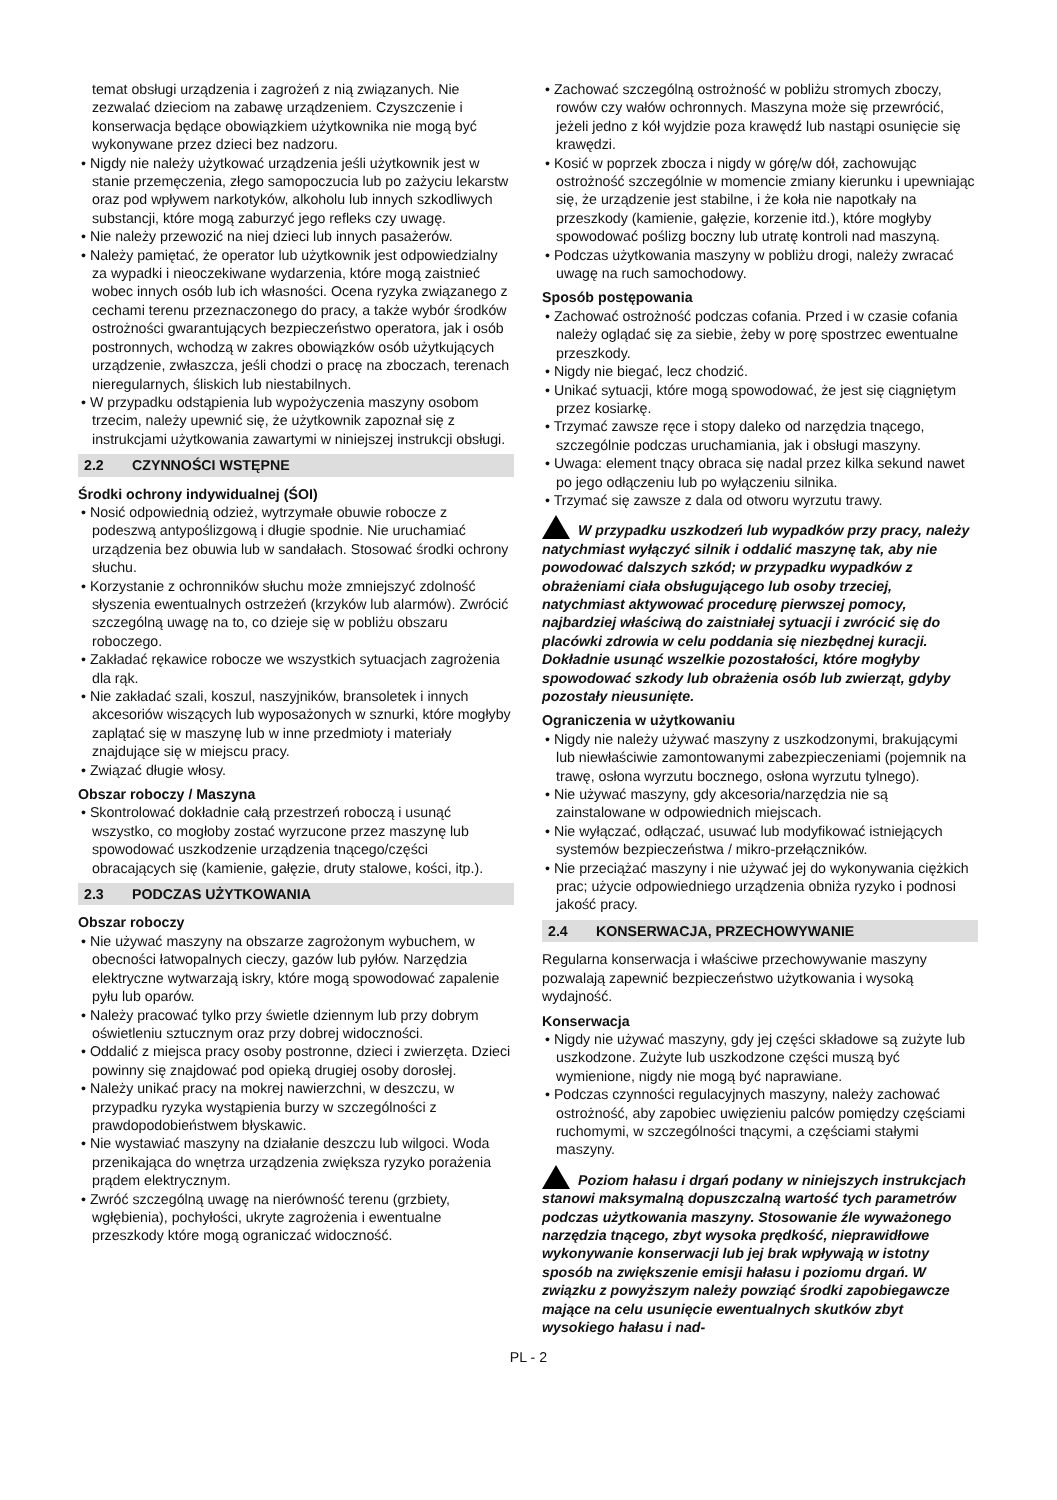temat obsługi urządzenia i zagrożeń z nią związanych. Nie zezwalać dzieciom na zabawę urządzeniem. Czyszczenie i konserwacja będące obowiązkiem użytkownika nie mogą być wykonywane przez dzieci bez nadzoru.
• Nigdy nie należy użytkować urządzenia jeśli użytkownik jest w stanie przemęczenia, złego samopoczucia lub po zażyciu lekarstw oraz pod wpływem narkotyków, alkoholu lub innych szkodliwych substancji, które mogą zaburzyć jego refleks czy uwagę.
• Nie należy przewozić na niej dzieci lub innych pasażerów.
• Należy pamiętać, że operator lub użytkownik jest odpowiedzialny za wypadki i nieoczekiwane wydarzenia, które mogą zaistnieć wobec innych osób lub ich własności. Ocena ryzyka związanego z cechami terenu przeznaczonego do pracy, a także wybór środków ostrożności gwarantujących bezpieczeństwo operatora, jak i osób postronnych, wchodzą w zakres obowiązków osób użytkujących urządzenie, zwłaszcza, jeśli chodzi o pracę na zboczach, terenach nieregularnych, śliskich lub niestabilnych.
• W przypadku odstąpienia lub wypożyczenia maszyny osobom trzecim, należy upewnić się, że użytkownik zapoznał się z instrukcjami użytkowania zawartymi w niniejszej instrukcji obsługi.
2.2 CZYNNOŚCI WSTĘPNE
Środki ochrony indywidualnej (ŚOI)
• Nosić odpowiednią odzież, wytrzymałe obuwie robocze z podeszwą antypoślizgową i długie spodnie. Nie uruchamiać urządzenia bez obuwia lub w sandałach. Stosować środki ochrony słuchu.
• Korzystanie z ochronników słuchu może zmniejszyć zdolność słyszenia ewentualnych ostrzeżeń (krzyków lub alarmów). Zwrócić szczególną uwagę na to, co dzieje się w pobliżu obszaru roboczego.
• Zakładać rękawice robocze we wszystkich sytuacjach zagrożenia dla rąk.
• Nie zakładać szali, koszul, naszyjników, bransoletek i innych akcesoriów wiszących lub wyposażonych w sznurki, które mogłyby zaplątać się w maszynę lub w inne przedmioty i materiały znajdujące się w miejscu pracy.
• Związać długie włosy.
Obszar roboczy / Maszyna
• Skontrolować dokładnie całą przestrzeń roboczą i usunąć wszystko, co mogłoby zostać wyrzucone przez maszynę lub spowodować uszkodzenie urządzenia tnącego/części obracających się (kamienie, gałęzie, druty stalowe, kości, itp.).
2.3 PODCZAS UŻYTKOWANIA
Obszar roboczy
• Nie używać maszyny na obszarze zagrożonym wybuchem, w obecności łatwopalnych cieczy, gazów lub pyłów. Narzędzia elektryczne wytwarzają iskry, które mogą spowodować zapalenie pyłu lub oparów.
• Należy pracować tylko przy świetle dziennym lub przy dobrym oświetleniu sztucznym oraz przy dobrej widoczności.
• Oddalić z miejsca pracy osoby postronne, dzieci i zwierzęta. Dzieci powinny się znajdować pod opieką drugiej osoby dorosłej.
• Należy unikać pracy na mokrej nawierzchni, w deszczu, w przypadku ryzyka wystąpienia burzy w szczególności z prawdopodobieństwem błyskawic.
• Nie wystawiać maszyny na działanie deszczu lub wilgoci. Woda przenikająca do wnętrza urządzenia zwiększa ryzyko porażenia prądem elektrycznym.
• Zwróć szczególną uwagę na nierówność terenu (grzbiety, wgłębienia), pochyłości, ukryte zagrożenia i ewentualne przeszkody które mogą ograniczać widoczność.
• Zachować szczególną ostrożność w pobliżu stromych zboczy, rowów czy wałów ochronnych. Maszyna może się przewrócić, jeżeli jedno z kół wyjdzie poza krawędź lub nastąpi osunięcie się krawędzi.
• Kosić w poprzek zbocza i nigdy w górę/w dół, zachowując ostrożność szczególnie w momencie zmiany kierunku i upewniając się, że urządzenie jest stabilne, i że koła nie napotkały na przeszkody (kamienie, gałęzie, korzenie itd.), które mogłyby spowodować poślizg boczny lub utratę kontroli nad maszyną.
• Podczas użytkowania maszyny w pobliżu drogi, należy zwracać uwagę na ruch samochodowy.
Sposób postępowania
• Zachować ostrożność podczas cofania. Przed i w czasie cofania należy oglądać się za siebie, żeby w porę spostrzec ewentualne przeszkody.
• Nigdy nie biegać, lecz chodzić.
• Unikać sytuacji, które mogą spowodować, że jest się ciągniętym przez kosiarkę.
• Trzymać zawsze ręce i stopy daleko od narzędzia tnącego, szczególnie podczas uruchamiania, jak i obsługi maszyny.
• Uwaga: element tnący obraca się nadal przez kilka sekund nawet po jego odłączeniu lub po wyłączeniu silnika.
• Trzymać się zawsze z dala od otworu wyrzutu trawy.
W przypadku uszkodzeń lub wypadków przy pracy, należy natychmiast wyłączyć silnik i oddalić maszynę tak, aby nie powodować dalszych szkód; w przypadku wypadków z obrażeniami ciała obsługującego lub osoby trzeciej, natychmiast aktywować procedurę pierwszej pomocy, najbardziej właściwą do zaistniałej sytuacji i zwrócić się do placówki zdrowia w celu poddania się niezbędnej kuracji. Dokładnie usunąć wszelkie pozostałości, które mogłyby spowodować szkody lub obrażenia osób lub zwierząt, gdyby pozostały nieusunięte.
Ograniczenia w użytkowaniu
• Nigdy nie należy używać maszyny z uszkodzonymi, brakującymi lub niewłaściwie zamontowanymi zabezpieczeniami (pojemnik na trawę, osłona wyrzutu bocznego, osłona wyrzutu tylnego).
• Nie używać maszyny, gdy akcesoria/narzędzia nie są zainstalowane w odpowiednich miejscach.
• Nie wyłączać, odłączać, usuwać lub modyfikować istniejących systemów bezpieczeństwa / mikro-przełączników.
• Nie przeciążać maszyny i nie używać jej do wykonywania ciężkich prac; użycie odpowiedniego urządzenia obniża ryzyko i podnosi jakość pracy.
2.4 KONSERWACJA, PRZECHOWYWANIE
Regularna konserwacja i właściwe przechowywanie maszyny pozwalają zapewnić bezpieczeństwo użytkowania i wysoką wydajność.
Konserwacja
• Nigdy nie używać maszyny, gdy jej części składowe są zużyte lub uszkodzone. Zużyte lub uszkodzone części muszą być wymienione, nigdy nie mogą być naprawiane.
• Podczas czynności regulacyjnych maszyny, należy zachować ostrożność, aby zapobiec uwięzieniu palców pomiędzy częściami ruchomymi, w szczególności tnącymi, a częściami stałymi maszyny.
Poziom hałasu i drgań podany w niniejszych instrukcjach stanowi maksymalną dopuszczalną wartość tych parametrów podczas użytkowania maszyny. Stosowanie źle wyważonego narzędzia tnącego, zbyt wysoka prędkość, nieprawidłowe wykonywanie konserwacji lub jej brak wpływają w istotny sposób na zwiększenie emisji hałasu i poziomu drgań. W związku z powyższym należy powziąć środki zapobiegawcze mające na celu usunięcie ewentualnych skutków zbyt wysokiego hałasu i nad-
PL - 2